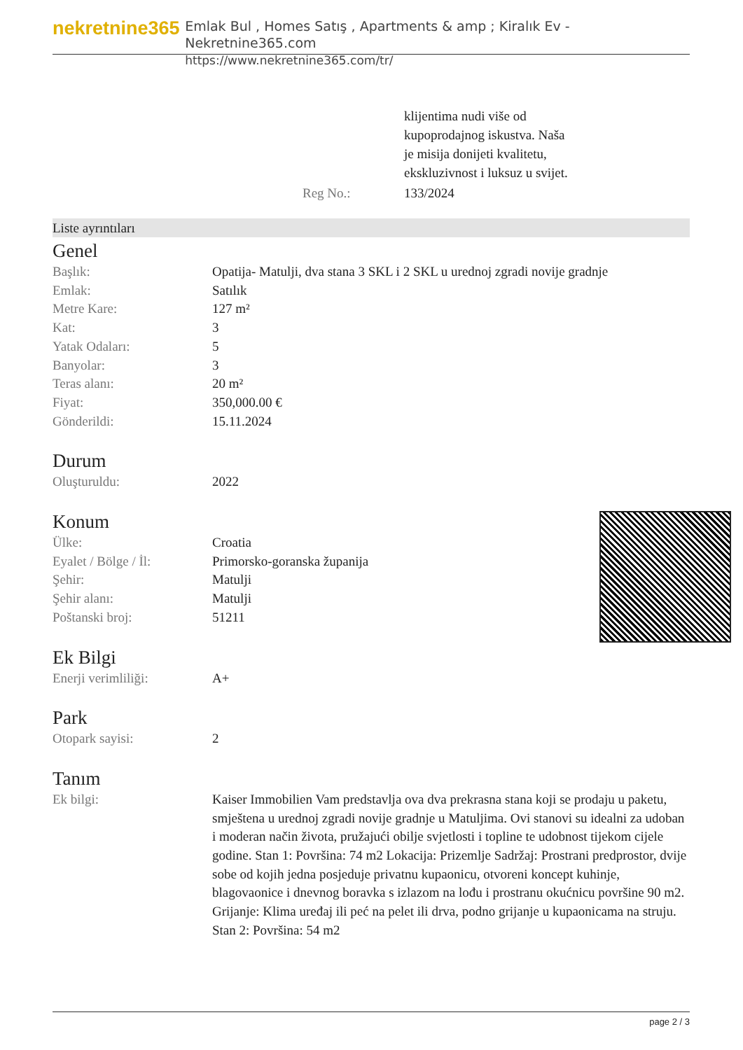nekretnine365
Emlak Bul , Homes Satış , Apartments & amp ; Kiralık Ev - Nekretnine365.com
https://www.nekretnine365.com/tr/
| | klijentima nudi više od kupoprodajnog iskustva. Naša je misija donijeti kvalitetu, ekskluzivnost i luksuz u svijet. |
| Reg No.: | 133/2024 |
Liste ayrıntıları
Genel
| Başlık: | Opatija- Matulji, dva stana 3 SKL i 2 SKL u urednoj zgradi novije gradnje |
| Emlak: | Satılık |
| Metre Kare: | 127 m² |
| Kat: | 3 |
| Yatak Odaları: | 5 |
| Banyolar: | 3 |
| Teras alanı: | 20 m² |
| Fiyat: | 350,000.00 € |
| Gönderildi: | 15.11.2024 |
Durum
| Oluşturuldu: | 2022 |
Konum
| Ülke: | Croatia |
| Eyalet / Bölge / İl: | Primorsko-goranska županija |
| Şehir: | Matulji |
| Şehir alanı: | Matulji |
| Poštanski broj: | 51211 |
Ek Bilgi
| Enerji verimliliği: | A+ |
Park
| Otopark sayisi: | 2 |
Tanım
| Ek bilgi: | Kaiser Immobilien Vam predstavlja ova dva prekrasna stana koji se prodaju u paketu, smještena u urednoj zgradi novije gradnje u Matuljima. Ovi stanovi su idealni za udoban i moderan način života, pružajući obilje svjetlosti i topline te udobnost tijekom cijele godine. Stan 1: Površina: 74 m2 Lokacija: Prizemlje Sadržaj: Prostrani predprostor, dvije sobe od kojih jedna posjeduje privatnu kupaonicu, otvoreni koncept kuhinje, blagovaonice i dnevnog boravka s izlazom na lođu i prostranu okućnicu površine 90 m2. Grijanje: Klima uređaj ili peć na pelet ili drva, podno grijanje u kupaonicama na struju. Stan 2: Površina: 54 m2 |
page 2 / 3